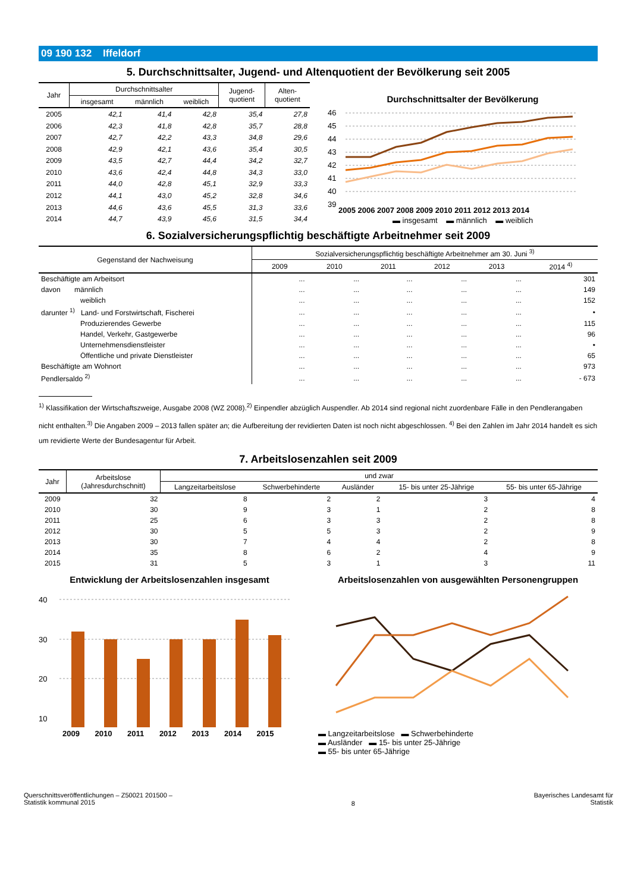09 190 132 Iffeldorf
5. Durchschnittsalter, Jugend- und Altenquotient der Bevölkerung seit 2005
| Jahr | Durchschnittsalter | | | Jugend- quotient | Alten- quotient |
| --- | --- | --- | --- | --- | --- |
| | insgesamt | männlich | weiblich | | |
| 2005 | 42,1 | 41,4 | 42,8 | 35,4 | 27,8 |
| 2006 | 42,3 | 41,8 | 42,8 | 35,7 | 28,8 |
| 2007 | 42,7 | 42,2 | 43,3 | 34,8 | 29,6 |
| 2008 | 42,9 | 42,1 | 43,6 | 35,4 | 30,5 |
| 2009 | 43,5 | 42,7 | 44,4 | 34,2 | 32,7 |
| 2010 | 43,6 | 42,4 | 44,8 | 34,3 | 33,0 |
| 2011 | 44,0 | 42,8 | 45,1 | 32,9 | 33,3 |
| 2012 | 44,1 | 43,0 | 45,2 | 32,8 | 34,6 |
| 2013 | 44,6 | 43,6 | 45,5 | 31,3 | 33,6 |
| 2014 | 44,7 | 43,9 | 45,6 | 31,5 | 34,4 |
Durchschnittsalter der Bevölkerung
46
45
44
43
42
41
40
39
2005 2006 2007 2008 2009 2010 2011 2012 2013 2014
▬ insgesamt ▬ männlich ▬ weiblich
6. Sozialversicherungspflichtig beschäftigte Arbeitnehmer seit 2009
| Gegenstand der Nachweisung | Sozialversicherungspflichtig beschäftigte Arbeitnehmer am 30. Juni <sup>3)</sup> | | | | | |
| --- | --- | --- | --- | --- | --- | --- |
| | 2009 | 2010 | 2011 | 2012 | 2013 | 2014 <sup>4)</sup> |
| Beschäftigte am Arbeitsort | ... | ... | ... | ... | ... | 301 |
| davon männlich | ... | ... | ... | ... | ... | 149 |
| weiblich | ... | ... | ... | ... | ... | 152 |
| darunter <sup>1)</sup> Land- und Forstwirtschaft, Fischerei | ... | ... | ... | ... | ... | • |
| Produzierendes Gewerbe | ... | ... | ... | ... | ... | 115 |
| Handel, Verkehr, Gastgewerbe | ... | ... | ... | ... | ... | 96 |
| Unternehmensdienstleister | ... | ... | ... | ... | ... | • |
| Öffentliche und private Dienstleister | ... | ... | ... | ... | ... | 65 |
| Beschäftigte am Wohnort | ... | ... | ... | ... | ... | 973 |
| Pendlersaldo <sup>2)</sup> | ... | ... | ... | ... | ... | - 673 |
<sup>1)</sup> Klassifikation der Wirtschaftszweige, Ausgabe 2008 (WZ 2008).<sup>2)</sup> Einpendler abzüglich Auspendler. Ab 2014 sind regional nicht zuordenbare Fälle in den Pendlerangaben nicht enthalten.<sup>3)</sup> Die Angaben 2009 – 2013 fallen später an; die Aufbereitung der revidierten Daten ist noch nicht abgeschlossen. <sup>4)</sup> Bei den Zahlen im Jahr 2014 handelt es sich um revidierte Werte der Bundesagentur für Arbeit.
7. Arbeitslosenzahlen seit 2009
| Jahr | Arbeitslose (Jahresdurchschnitt) | und zwar | | | | |
| --- | --- | --- | --- | --- | --- | --- |
| | | Langzeitarbeitslose | Schwerbehinderte | Ausländer | 15- bis unter 25-Jährige | 55- bis unter 65-Jährige |
| 2009 | 32 | 8 | 2 | 2 | 3 | 4 |
| 2010 | 30 | 9 | 3 | 1 | 2 | 8 |
| 2011 | 25 | 6 | 3 | 3 | 2 | 8 |
| 2012 | 30 | 5 | 5 | 3 | 2 | 9 |
| 2013 | 30 | 7 | 4 | 4 | 2 | 8 |
| 2014 | 35 | 8 | 6 | 2 | 4 | 9 |
| 2015 | 31 | 5 | 3 | 1 | 3 | 11 |
Entwicklung der Arbeitslosenzahlen insgesamt
40
30
20
10
2009 2010 2011 2012 2013 2014 2015
Arbeitslosenzahlen von ausgewählten Personengruppen
▬ Langzeitarbeitslose ▬ Schwerbehinderte
▬ Ausländer ▬ 15- bis unter 25-Jährige
▬ 55- bis unter 65-Jährige
Querschnittsveröffentlichungen – Z50021 201500 –
Statistik kommunal 2015
8
Bayerisches Landesamt für
Statistik